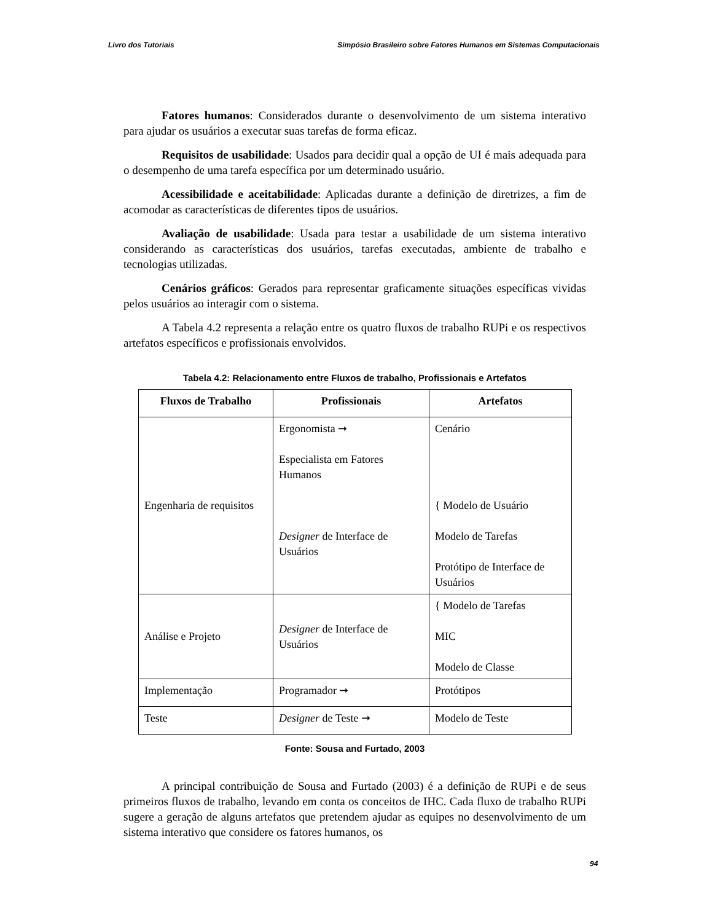Livro dos Tutoriais Simpósio Brasileiro sobre Fatores Humanos em Sistemas Computacionais
Fatores humanos: Considerados durante o desenvolvimento de um sistema interativo para ajudar os usuários a executar suas tarefas de forma eficaz.
Requisitos de usabilidade: Usados para decidir qual a opção de UI é mais adequada para o desempenho de uma tarefa específica por um determinado usuário.
Acessibilidade e aceitabilidade: Aplicadas durante a definição de diretrizes, a fim de acomodar as características de diferentes tipos de usuários.
Avaliação de usabilidade: Usada para testar a usabilidade de um sistema interativo considerando as características dos usuários, tarefas executadas, ambiente de trabalho e tecnologias utilizadas.
Cenários gráficos: Gerados para representar graficamente situações específicas vividas pelos usuários ao interagir com o sistema.
A Tabela 4.2 representa a relação entre os quatro fluxos de trabalho RUPi e os respectivos artefatos específicos e profissionais envolvidos.
Tabela 4.2: Relacionamento entre Fluxos de trabalho, Profissionais e Artefatos
| Fluxos de Trabalho | Profissionais | Artefatos |
| --- | --- | --- |
| Engenharia de requisitos | Ergonomista ➞ Especialista em Fatores Humanos Designer de Interface de Usuários | Cenário { Modelo de Usuário Modelo de Tarefas Protótipo de Interface de Usuários |
| Análise e Projeto | Designer de Interface de Usuários | { Modelo de Tarefas MIC Modelo de Classe |
| Implementação | Programador ➞ | Protótipos |
| Teste | Designer de Teste ➞ | Modelo de Teste |
Fonte: Sousa and Furtado, 2003
A principal contribuição de Sousa and Furtado (2003) é a definição de RUPi e de seus primeiros fluxos de trabalho, levando em conta os conceitos de IHC. Cada fluxo de trabalho RUPi sugere a geração de alguns artefatos que pretendem ajudar as equipes no desenvolvimento de um sistema interativo que considere os fatores humanos, os
94